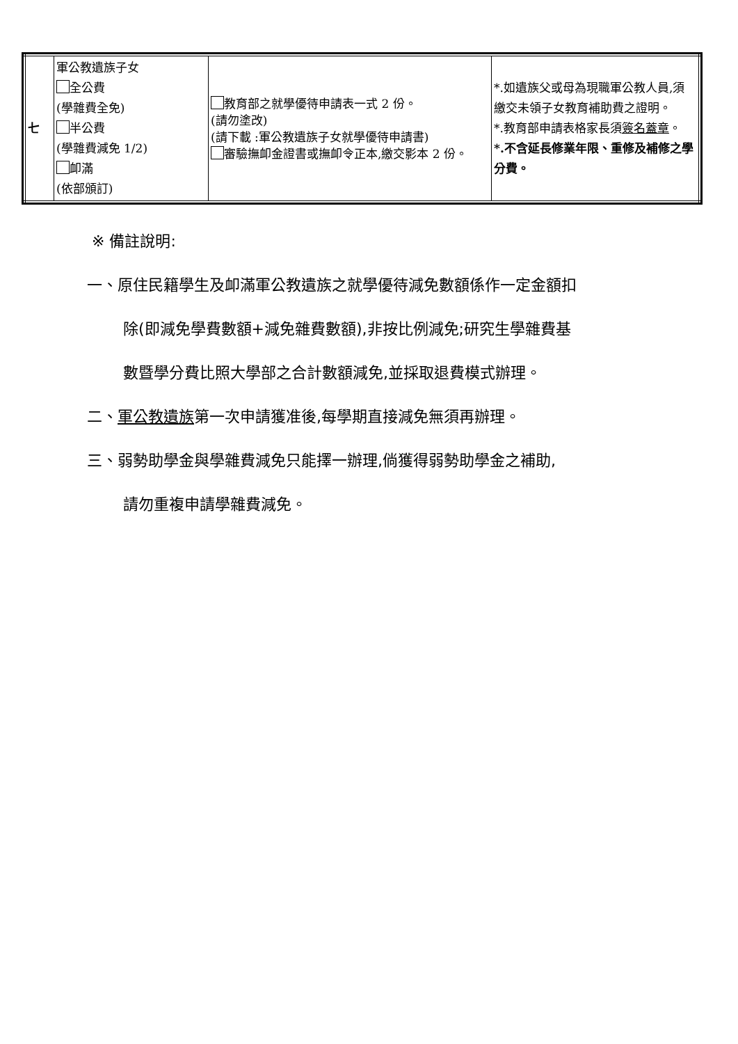| 七 | 軍公教遺族子女 全公費 (學雜費全免) 半公費 (學雜費減免 1/2) 卹滿 (依部頒訂) | 教育部之就學優待申請表一式 2 份。 (請勿塗改) (請下載 :軍公教遺族子女就學優待申請書) 審驗撫卹金證書或撫卹令正本,繳交影本 2 份。 | *.如遺族父或母為現職軍公教人員,須繳交未領子女教育補助費之證明。 *.教育部申請表格家長須 簽名蓋章 。 *.不含延長修業年限、重修及補修之學分費。 |
※ 備註說明:
一、原住民籍學生及卹滿軍公教遺族之就學優待減免數額係作一定金額扣
除(即減免學費數額+減免雜費數額),非按比例減免;研究生學雜費基
數暨學分費比照大學部之合計數額減免,並採取退費模式辦理。
二、軍公教遺族第一次申請獲准後,每學期直接減免無須再辦理。
三、弱勢助學金與學雜費減免只能擇一辦理,倘獲得弱勢助學金之補助,
請勿重複申請學雜費減免。